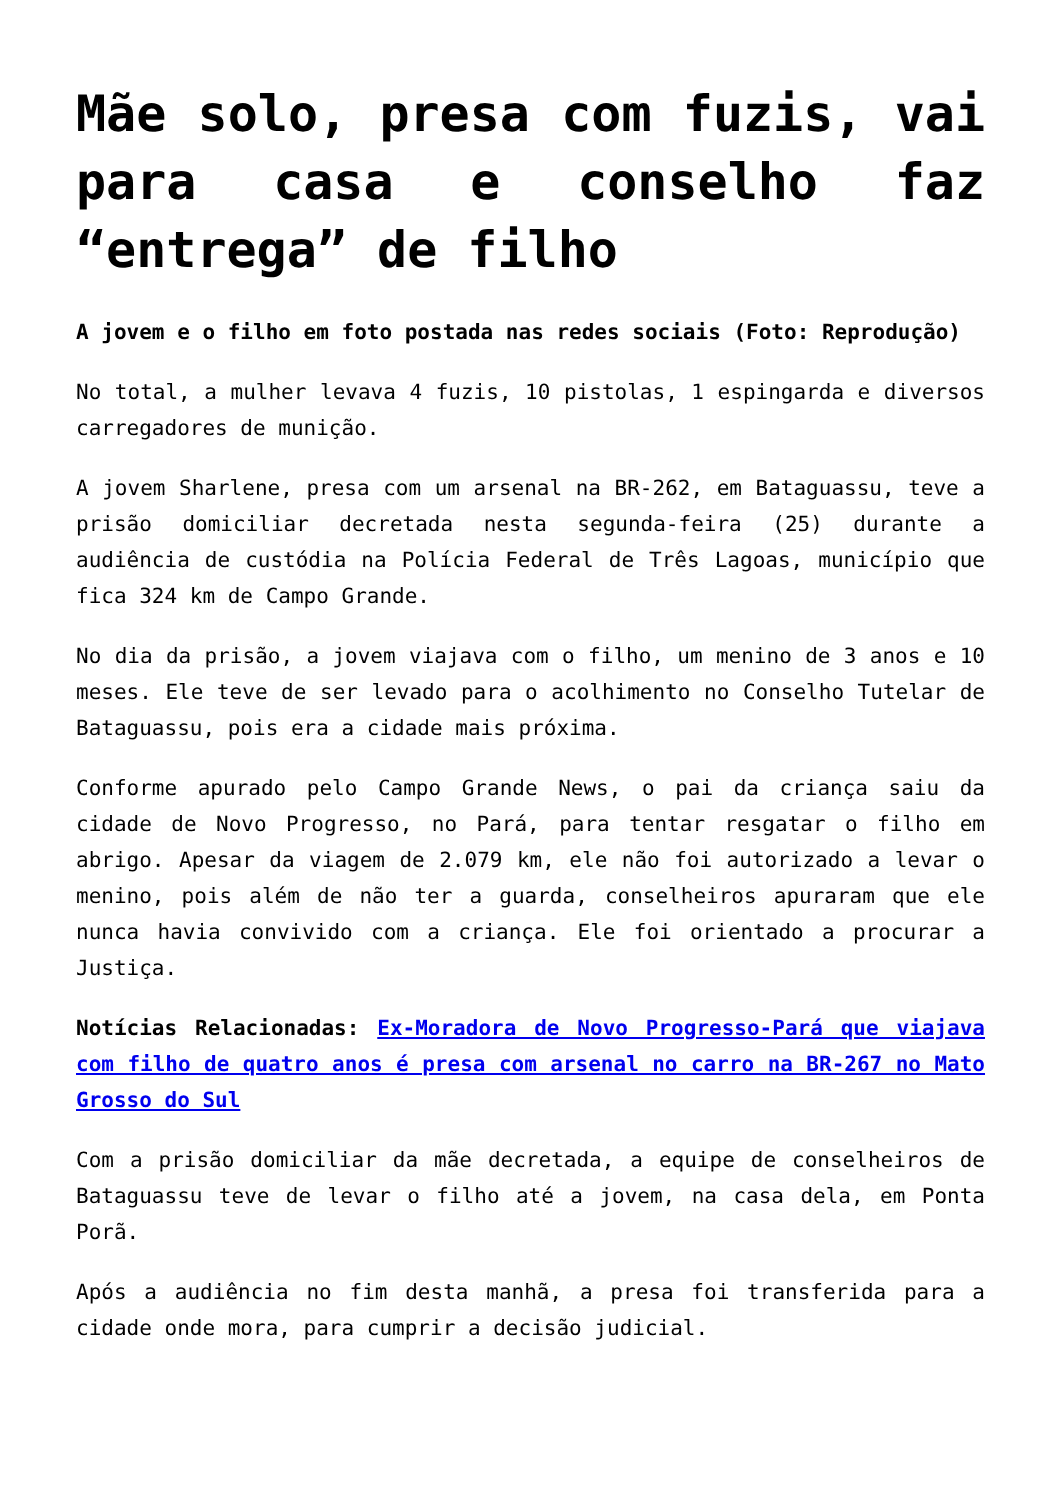Mãe solo, presa com fuzis, vai para casa e conselho faz “entrega” de filho
A jovem e o filho em foto postada nas redes sociais (Foto: Reprodução)
No total, a mulher levava 4 fuzis, 10 pistolas, 1 espingarda e diversos carregadores de munição.
A jovem Sharlene, presa com um arsenal na BR-262, em Bataguassu, teve a prisão domiciliar decretada nesta segunda-feira (25) durante a audiência de custódia na Polícia Federal de Três Lagoas, município que fica 324 km de Campo Grande.
No dia da prisão, a jovem viajava com o filho, um menino de 3 anos e 10 meses. Ele teve de ser levado para o acolhimento no Conselho Tutelar de Bataguassu, pois era a cidade mais próxima.
Conforme apurado pelo Campo Grande News, o pai da criança saiu da cidade de Novo Progresso, no Pará, para tentar resgatar o filho em abrigo. Apesar da viagem de 2.079 km, ele não foi autorizado a levar o menino, pois além de não ter a guarda, conselheiros apuraram que ele nunca havia convivido com a criança. Ele foi orientado a procurar a Justiça.
Notícias Relacionadas: Ex-Moradora de Novo Progresso-Pará que viajava com filho de quatro anos é presa com arsenal no carro na BR-267 no Mato Grosso do Sul
Com a prisão domiciliar da mãe decretada, a equipe de conselheiros de Bataguassu teve de levar o filho até a jovem, na casa dela, em Ponta Porã.
Após a audiência no fim desta manhã, a presa foi transferida para a cidade onde mora, para cumprir a decisão judicial.